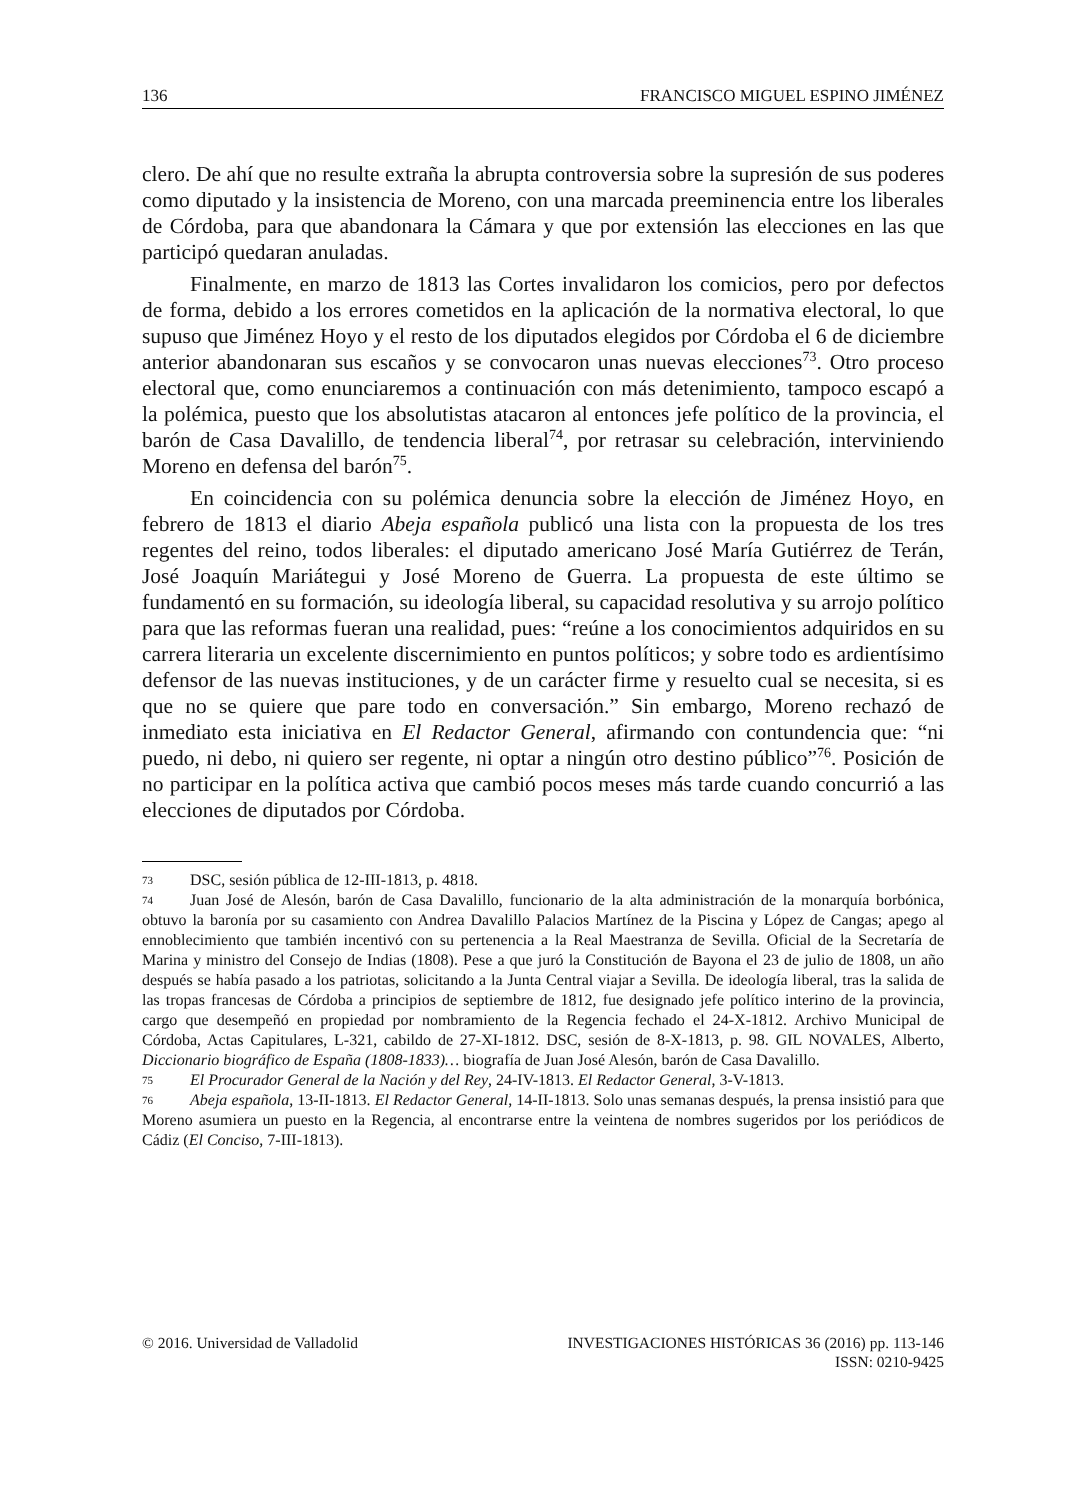136 FRANCISCO MIGUEL ESPINO JIMÉNEZ
clero. De ahí que no resulte extraña la abrupta controversia sobre la supresión de sus poderes como diputado y la insistencia de Moreno, con una marcada preeminencia entre los liberales de Córdoba, para que abandonara la Cámara y que por extensión las elecciones en las que participó quedaran anuladas.
Finalmente, en marzo de 1813 las Cortes invalidaron los comicios, pero por defectos de forma, debido a los errores cometidos en la aplicación de la normativa electoral, lo que supuso que Jiménez Hoyo y el resto de los diputados elegidos por Córdoba el 6 de diciembre anterior abandonaran sus escaños y se convocaron unas nuevas elecciones<sup>73</sup>. Otro proceso electoral que, como enunciaremos a continuación con más detenimiento, tampoco escapó a la polémica, puesto que los absolutistas atacaron al entonces jefe político de la provincia, el barón de Casa Davalillo, de tendencia liberal<sup>74</sup>, por retrasar su celebración, interviniendo Moreno en defensa del barón<sup>75</sup>.
En coincidencia con su polémica denuncia sobre la elección de Jiménez Hoyo, en febrero de 1813 el diario Abeja española publicó una lista con la propuesta de los tres regentes del reino, todos liberales: el diputado americano José María Gutiérrez de Terán, José Joaquín Mariátegui y José Moreno de Guerra. La propuesta de este último se fundamentó en su formación, su ideología liberal, su capacidad resolutiva y su arrojo político para que las reformas fueran una realidad, pues: “reúne a los conocimientos adquiridos en su carrera literaria un excelente discernimiento en puntos políticos; y sobre todo es ardientísimo defensor de las nuevas instituciones, y de un carácter firme y resuelto cual se necesita, si es que no se quiere que pare todo en conversación.” Sin embargo, Moreno rechazó de inmediato esta iniciativa en El Redactor General, afirmando con contundencia que: “ni puedo, ni debo, ni quiero ser regente, ni optar a ningún otro destino público”<sup>76</sup>. Posición de no participar en la política activa que cambió pocos meses más tarde cuando concurrió a las elecciones de diputados por Córdoba.
73 DSC, sesión pública de 12-III-1813, p. 4818.
74 Juan José de Alesón, barón de Casa Davalillo, funcionario de la alta administración de la monarquía borbónica, obtuvo la baronía por su casamiento con Andrea Davalillo Palacios Martínez de la Piscina y López de Cangas; apego al ennoblecimiento que también incentivó con su pertenencia a la Real Maestranza de Sevilla. Oficial de la Secretaría de Marina y ministro del Consejo de Indias (1808). Pese a que juró la Constitución de Bayona el 23 de julio de 1808, un año después se había pasado a los patriotas, solicitando a la Junta Central viajar a Sevilla. De ideología liberal, tras la salida de las tropas francesas de Córdoba a principios de septiembre de 1812, fue designado jefe político interino de la provincia, cargo que desempeñó en propiedad por nombramiento de la Regencia fechado el 24-X-1812. Archivo Municipal de Córdoba, Actas Capitulares, L-321, cabildo de 27-XI-1812. DSC, sesión de 8-X-1813, p. 98. GIL NOVALES, Alberto, Diccionario biográfico de España (1808-1833)… biografía de Juan José Alesón, barón de Casa Davalillo.
75 El Procurador General de la Nación y del Rey, 24-IV-1813. El Redactor General, 3-V-1813.
76 Abeja española, 13-II-1813. El Redactor General, 14-II-1813. Solo unas semanas después, la prensa insistió para que Moreno asumiera un puesto en la Regencia, al encontrarse entre la veintena de nombres sugeridos por los periódicos de Cádiz (El Conciso, 7-III-1813).
© 2016. Universidad de Valladolid INVESTIGACIONES HISTÓRICAS 36 (2016) pp. 113-146
ISSN: 0210-9425